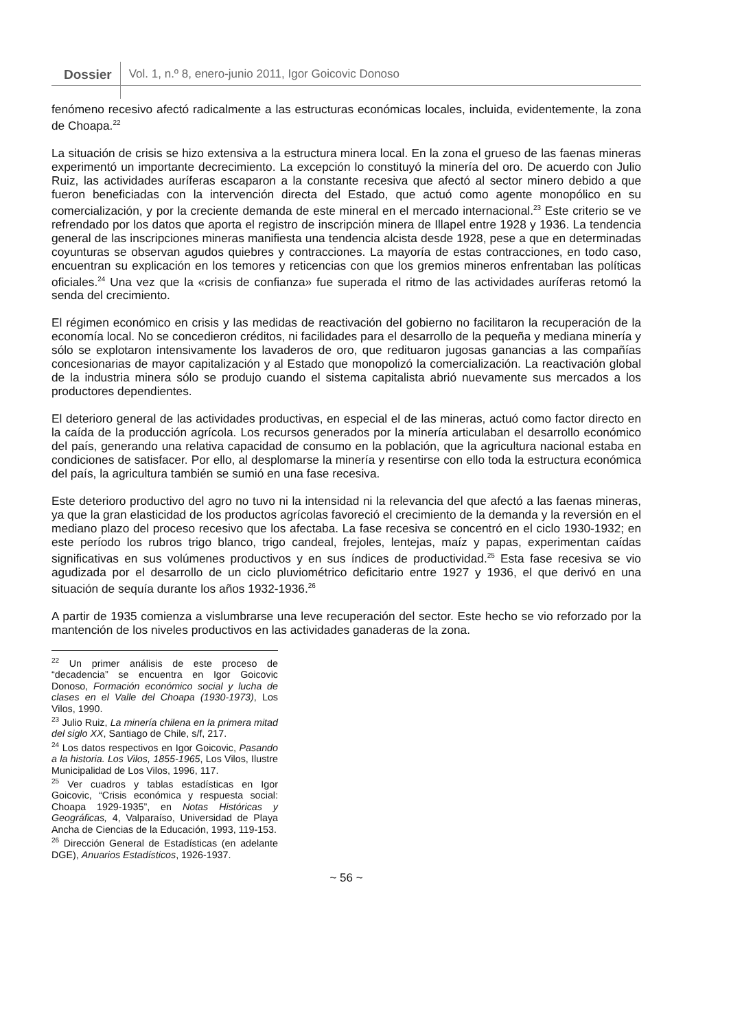Dossier
Vol. 1, n.º 8, enero-junio 2011, Igor Goicovic Donoso
fenómeno recesivo afectó radicalmente a las estructuras económicas locales, incluida, evidentemente, la zona de Choapa.<sup>22</sup>
La situación de crisis se hizo extensiva a la estructura minera local. En la zona el grueso de las faenas mineras experimentó un importante decrecimiento. La excepción lo constituyó la minería del oro. De acuerdo con Julio Ruiz, las actividades auríferas escaparon a la constante recesiva que afectó al sector minero debido a que fueron beneficiadas con la intervención directa del Estado, que actuó como agente monopólico en su comercialización, y por la creciente demanda de este mineral en el mercado internacional.<sup>23</sup> Este criterio se ve refrendado por los datos que aporta el registro de inscripción minera de Illapel entre 1928 y 1936. La tendencia general de las inscripciones mineras manifiesta una tendencia alcista desde 1928, pese a que en determinadas coyunturas se observan agudos quiebres y contracciones. La mayoría de estas contracciones, en todo caso, encuentran su explicación en los temores y reticencias con que los gremios mineros enfrentaban las políticas oficiales.<sup>24</sup> Una vez que la «crisis de confianza» fue superada el ritmo de las actividades auríferas retomó la senda del crecimiento.
El régimen económico en crisis y las medidas de reactivación del gobierno no facilitaron la recuperación de la economía local. No se concedieron créditos, ni facilidades para el desarrollo de la pequeña y mediana minería y sólo se explotaron intensivamente los lavaderos de oro, que redituaron jugosas ganancias a las compañías concesionarias de mayor capitalización y al Estado que monopolizó la comercialización. La reactivación global de la industria minera sólo se produjo cuando el sistema capitalista abrió nuevamente sus mercados a los productores dependientes.
El deterioro general de las actividades productivas, en especial el de las mineras, actuó como factor directo en la caída de la producción agrícola. Los recursos generados por la minería articulaban el desarrollo económico del país, generando una relativa capacidad de consumo en la población, que la agricultura nacional estaba en condiciones de satisfacer. Por ello, al desplomarse la minería y resentirse con ello toda la estructura económica del país, la agricultura también se sumió en una fase recesiva.
Este deterioro productivo del agro no tuvo ni la intensidad ni la relevancia del que afectó a las faenas mineras, ya que la gran elasticidad de los productos agrícolas favoreció el crecimiento de la demanda y la reversión en el mediano plazo del proceso recesivo que los afectaba. La fase recesiva se concentró en el ciclo 1930-1932; en este período los rubros trigo blanco, trigo candeal, frejoles, lentejas, maíz y papas, experimentan caídas significativas en sus volúmenes productivos y en sus índices de productividad.<sup>25</sup> Esta fase recesiva se vio agudizada por el desarrollo de un ciclo pluviométrico deficitario entre 1927 y 1936, el que derivó en una situación de sequía durante los años 1932-1936.<sup>26</sup>
A partir de 1935 comienza a vislumbrarse una leve recuperación del sector. Este hecho se vio reforzado por la mantención de los niveles productivos en las actividades ganaderas de la zona.
<sup>22</sup> Un primer análisis de este proceso de “decadencia” se encuentra en Igor Goicovic Donoso, Formación económico social y lucha de clases en el Valle del Choapa (1930-1973), Los Vilos, 1990.
<sup>23</sup> Julio Ruiz, La minería chilena en la primera mitad del siglo XX, Santiago de Chile, s/f, 217.
<sup>24</sup> Los datos respectivos en Igor Goicovic, Pasando a la historia. Los Vilos, 1855-1965, Los Vilos, Ilustre Municipalidad de Los Vilos, 1996, 117.
<sup>25</sup> Ver cuadros y tablas estadísticas en Igor Goicovic, “Crisis económica y respuesta social: Choapa 1929-1935”, en Notas Históricas y Geográficas, 4, Valparaíso, Universidad de Playa Ancha de Ciencias de la Educación, 1993, 119-153.
<sup>26</sup> Dirección General de Estadísticas (en adelante DGE), Anuarios Estadísticos, 1926-1937.
~ 56 ~